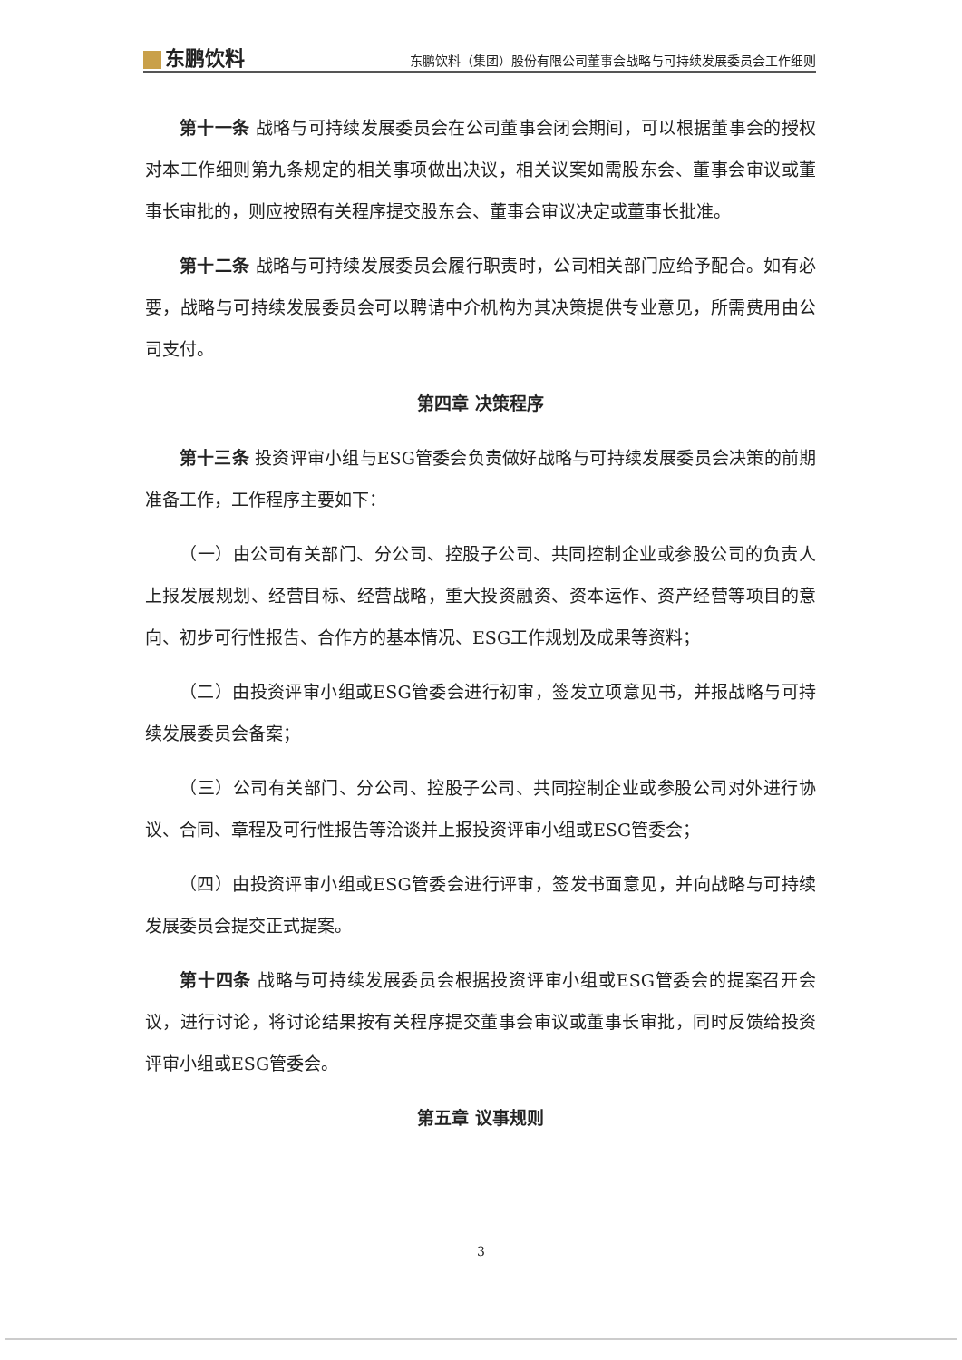东鹏饮料
东鹏饮料（集团）股份有限公司董事会战略与可持续发展委员会工作细则
第十一条 战略与可持续发展委员会在公司董事会闭会期间，可以根据董事会的授权对本工作细则第九条规定的相关事项做出决议，相关议案如需股东会、董事会审议或董事长审批的，则应按照有关程序提交股东会、董事会审议决定或董事长批准。
第十二条 战略与可持续发展委员会履行职责时，公司相关部门应给予配合。如有必要，战略与可持续发展委员会可以聘请中介机构为其决策提供专业意见，所需费用由公司支付。
第四章 决策程序
第十三条 投资评审小组与ESG管委会负责做好战略与可持续发展委员会决策的前期准备工作，工作程序主要如下：
（一）由公司有关部门、分公司、控股子公司、共同控制企业或参股公司的负责人上报发展规划、经营目标、经营战略，重大投资融资、资本运作、资产经营等项目的意向、初步可行性报告、合作方的基本情况、ESG工作规划及成果等资料；
（二）由投资评审小组或ESG管委会进行初审，签发立项意见书，并报战略与可持续发展委员会备案；
（三）公司有关部门、分公司、控股子公司、共同控制企业或参股公司对外进行协议、合同、章程及可行性报告等洽谈并上报投资评审小组或ESG管委会；
（四）由投资评审小组或ESG管委会进行评审，签发书面意见，并向战略与可持续发展委员会提交正式提案。
第十四条 战略与可持续发展委员会根据投资评审小组或ESG管委会的提案召开会议，进行讨论，将讨论结果按有关程序提交董事会审议或董事长审批，同时反馈给投资评审小组或ESG管委会。
第五章 议事规则
3